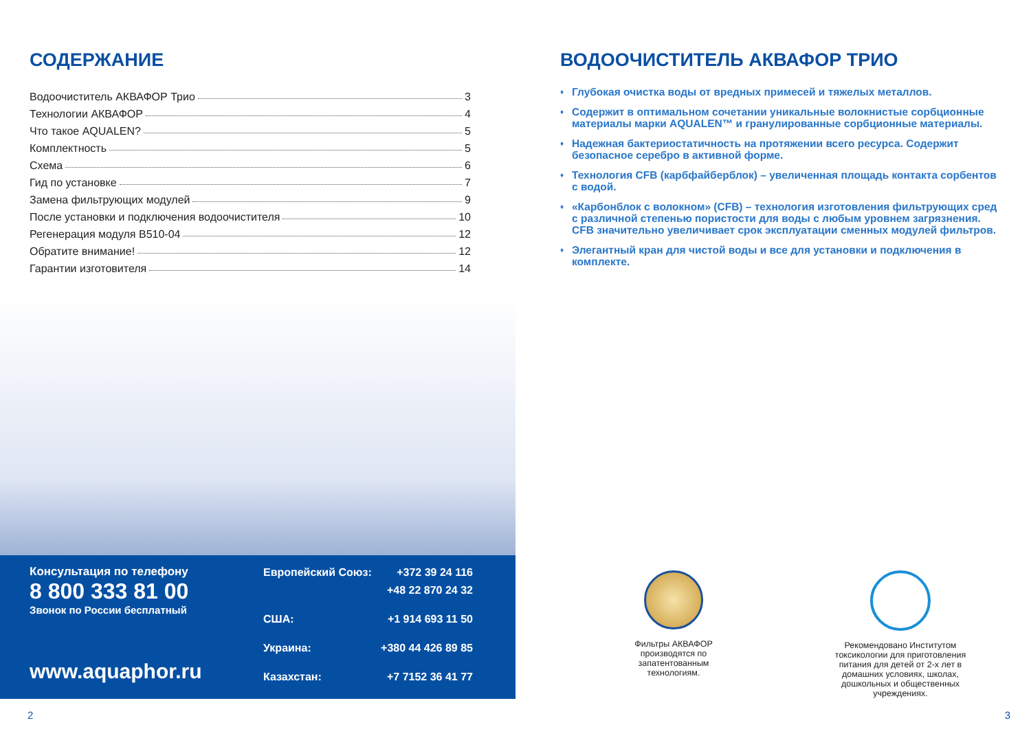СОДЕРЖАНИЕ
Водоочиститель АКВАФОР Трио 3
Технологии АКВАФОР 4
Что такое AQUALEN? 5
Комплектность 5
Схема 6
Гид по установке 7
Замена фильтрующих модулей 9
После установки и подключения водоочистителя 10
Регенерация модуля B510-04 12
Обратите внимание! 12
Гарантии изготовителя 14
Консультация по телефону
8 800 333 81 00
Звонок по России бесплатный
www.aquaphor.ru
Европейский Союз: +372 39 24 116
+48 22 870 24 32
США: +1 914 693 11 50
Украина: +380 44 426 89 85
Казахстан: +7 7152 36 41 77
2
ВОДООЧИСТИТЕЛЬ АКВАФОР ТРИО
♦ Глубокая очистка воды от вредных примесей и тяжелых металлов.
♦ Содержит в оптимальном сочетании уникальные волокнистые сорбционные материалы марки AQUALEN™ и гранулированные сорбционные материалы.
♦ Надежная бактериостатичность на протяжении всего ресурса. Содержит безопасное серебро в активной форме.
♦ Технология CFB (карбфайберблок) – увеличенная площадь контакта сорбентов с водой.
♦ «Карбонблок с волокном» (CFB) – технология изготовления фильтрующих сред с различной степенью пористости для воды с любым уровнем загрязнения. CFB значительно увеличивает срок эксплуатации сменных модулей фильтров.
♦ Элегантный кран для чистой воды и все для установки и подключения в комплекте.
Фильтры АКВАФОР производятся по запатентованным технологиям.
Рекомендовано Институтом токсикологии для приготовления питания для детей от 2-х лет в домашних условиях, школах, дошкольных и общественных учреждениях.
3